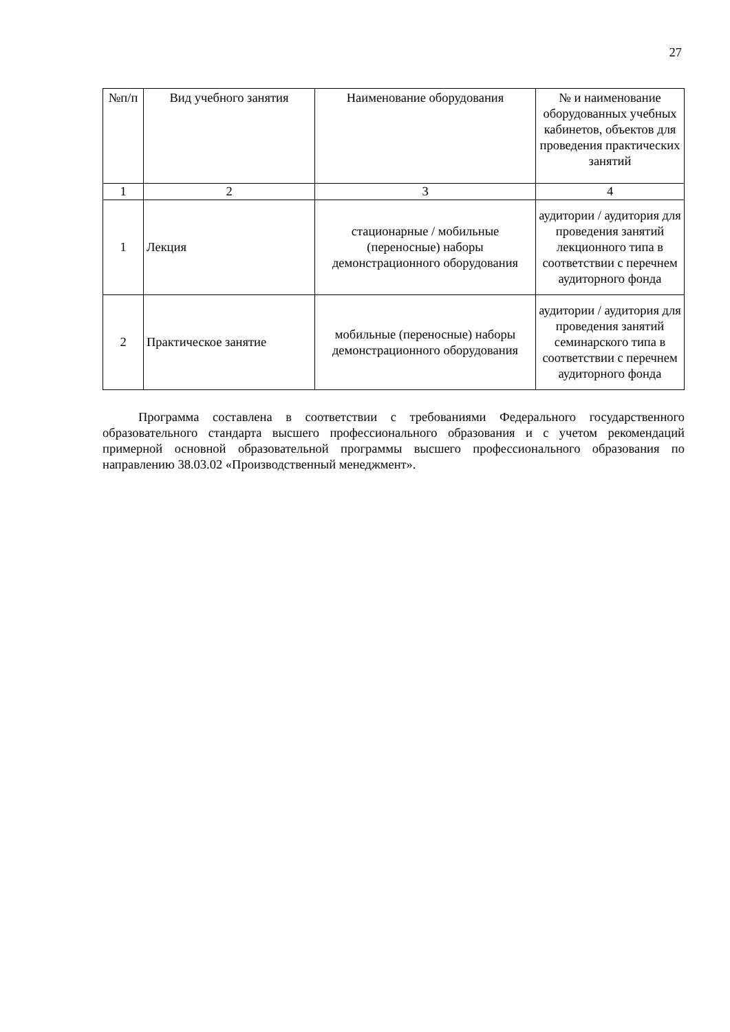27
| №п/п | Вид учебного занятия | Наименование оборудования | № и наименование оборудованных учебных кабинетов, объектов для проведения практических занятий |
| --- | --- | --- | --- |
| 1 | 2 | 3 | 4 |
| 1 | Лекция | стационарные / мобильные (переносные) наборы демонстрационного оборудования | аудитории / аудитория для проведения занятий лекционного типа в соответствии с перечнем аудиторного фонда |
| 2 | Практическое занятие | мобильные (переносные) наборы демонстрационного оборудования | аудитории / аудитория для проведения занятий семинарского типа в соответствии с перечнем аудиторного фонда |
Программа составлена в соответствии с требованиями Федерального государственного образовательного стандарта высшего профессионального образования и с учетом рекомендаций примерной основной образовательной программы высшего профессионального образования по направлению 38.03.02 «Производственный менеджмент».